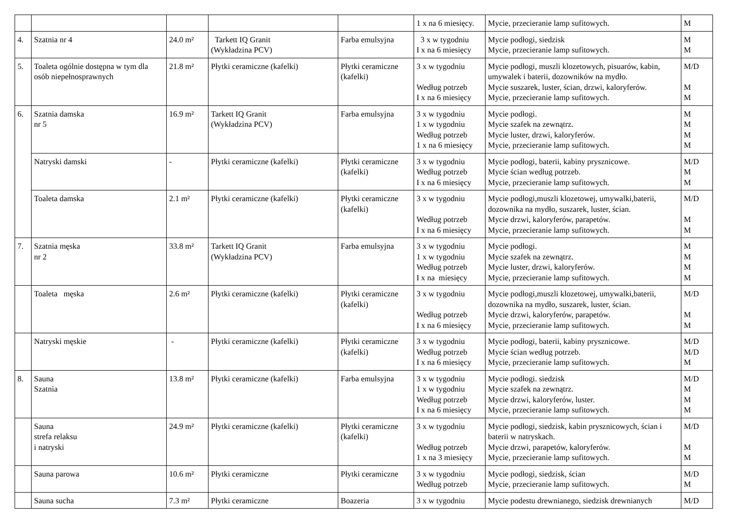| | | | | | 1 x na 6 miesięcy. | Mycie, przecieranie lamp sufitowych. | M |
| 4. | Szatnia nr 4 | 24.0 m² | Tarkett IQ Granit (Wykładzina PCV) | Farba emulsyjna | 3 x w tygodniu I x na 6 miesięcy | Mycie podłogi, siedzisk Mycie, przecieranie lamp sufitowych. | M M |
| 5. | Toaleta ogólnie dostępna w tym dla osób niepełnosprawnych | 21.8 m² | Płytki ceramiczne (kafelki) | Płytki ceramiczne (kafelki) | 3 x w tygodniu Według potrzeb I x na 6 miesięcy | Mycie podłogi, muszli klozetowych, pisuarów, kabin, umywalek i baterii, dozowników na mydło. Mycie suszarek, luster, ścian, drzwi, kaloryferów. Mycie, przecieranie lamp sufitowych. | M/D M M |
| 6. | Szatnia damska nr 5 | 16.9 m² | Tarkett IQ Granit (Wykładzina PCV) | Farba emulsyjna | 3 x w tygodniu 1 x w tygodniu Według potrzeb 1 x na 6 miesięcy | Mycie podłogi. Mycie szafek na zewnątrz. Mycie luster, drzwi, kaloryferów. Mycie, przecieranie lamp sufitowych. | M M M M |
| | Natryski damski | - | Płytki ceramiczne (kafelki) | Płytki ceramiczne (kafelki) | 3 x w tygodniu Według potrzeb I x na 6 miesięcy | Mycie podłogi, baterii, kabiny prysznicowe. Mycie ścian według potrzeb. Mycie, przecieranie lamp sufitowych. | M/D M M |
| | Toaleta damska | 2.1 m² | Płytki ceramiczne (kafelki) | Płytki ceramiczne (kafelki) | 3 x w tygodniu Według potrzeb I x na 6 miesięcy | Mycie podłogi,muszli klozetowej, umywalki,baterii, dozownika na mydło, suszarek, luster, ścian. Mycie drzwi, kaloryferów, parapetów. Mycie, przecieranie lamp sufitowych. | M/D M M |
| 7. | Szatnia męska nr 2 | 33.8 m² | Tarkett IQ Granit (Wykładzina PCV) | Farba emulsyjna | 3 x w tygodniu 1 x w tygodniu Według potrzeb I x na miesięcy | Mycie podłogi. Mycie szafek na zewnątrz. Mycie luster, drzwi, kaloryferów. Mycie, przecieranie lamp sufitowych. | M M M M |
| | Toaleta męska | 2.6 m² | Płytki ceramiczne (kafelki) | Płytki ceramiczne (kafelki) | 3 x w tygodniu Według potrzeb I x na 6 miesięcy | Mycie podłogi,muszli klozetowej, umywalki,baterii, dozownika na mydło, suszarek, luster, ścian. Mycie drzwi, kaloryferów, parapetów. Mycie, przecieranie lamp sufitowych. | M/D M M |
| | Natryski męskie | - | Płytki ceramiczne (kafelki) | Płytki ceramiczne (kafelki) | 3 x w tygodniu Według potrzeb I x na 6 miesięcy | Mycie podłogi, baterii, kabiny prysznicowe. Mycie ścian według potrzeb. Mycie, przecieranie lamp sufitowych. | M/D M/D M |
| 8. | Sauna Szatnia | 13.8 m² | Płytki ceramiczne (kafelki) | Farba emulsyjna | 3 x w tygodniu 1 x w tygodniu Według potrzeb I x na 6 miesięcy | Mycie podłogi. siedzisk Mycie szafek na zewnątrz. Mycie drzwi, kaloryferów, luster. Mycie, przecieranie lamp sufitowych. | M/D M M M |
| | Sauna strefa relaksu i natryski | 24.9 m² | Płytki ceramiczne (kafelki) | Płytki ceramiczne (kafelki) | 3 x w tygodniu Według potrzeb 1 x na 3 miesięcy | Mycie podłogi, siedzisk, kabin prysznicowych, ścian i baterii w natryskach. Mycie drzwi, parapetów, kaloryferów. Mycie, przecieranie lamp sufitowych. | M/D M M |
| | Sauna parowa | 10.6 m² | Płytki ceramiczne | Płytki ceramiczne | 3 x w tygodniu Według potrzeb | Mycie podłogi, siedzisk, ścian Mycie, przecieranie lamp sufitowych. | M/D M |
| | Sauna sucha | 7.3 m² | Płytki ceramiczne | Boazeria | 3 x w tygodniu | Mycie podestu drewnianego, siedzisk drewnianych | M/D |